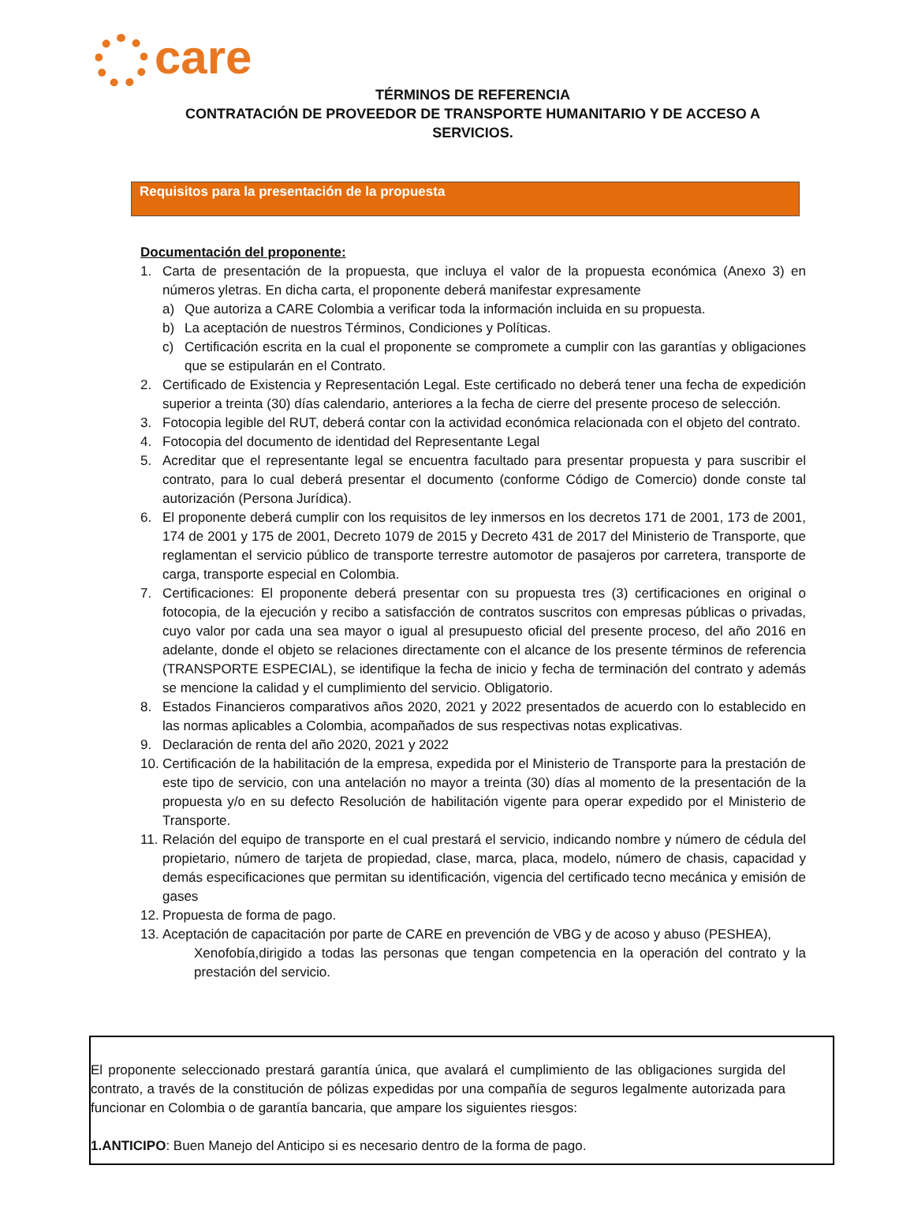care
TÉRMINOS DE REFERENCIA
CONTRATACIÓN DE PROVEEDOR DE TRANSPORTE HUMANITARIO Y DE ACCESO A
SERVICIOS.
Requisitos para la presentación de la propuesta
Documentación del proponente:
1. Carta de presentación de la propuesta, que incluya el valor de la propuesta económica (Anexo 3) en números yletras. En dicha carta, el proponente deberá manifestar expresamente
a) Que autoriza a CARE Colombia a verificar toda la información incluida en su propuesta.
b) La aceptación de nuestros Términos, Condiciones y Políticas.
c) Certificación escrita en la cual el proponente se compromete a cumplir con las garantías y obligaciones que se estipularán en el Contrato.
2. Certificado de Existencia y Representación Legal. Este certificado no deberá tener una fecha de expedición superior a treinta (30) días calendario, anteriores a la fecha de cierre del presente proceso de selección.
3. Fotocopia legible del RUT, deberá contar con la actividad económica relacionada con el objeto del contrato.
4. Fotocopia del documento de identidad del Representante Legal
5. Acreditar que el representante legal se encuentra facultado para presentar propuesta y para suscribir el contrato, para lo cual deberá presentar el documento (conforme Código de Comercio) donde conste tal autorización (Persona Jurídica).
6. El proponente deberá cumplir con los requisitos de ley inmersos en los decretos 171 de 2001, 173 de 2001, 174 de 2001 y 175 de 2001, Decreto 1079 de 2015 y Decreto 431 de 2017 del Ministerio de Transporte, que reglamentan el servicio público de transporte terrestre automotor de pasajeros por carretera, transporte de carga, transporte especial en Colombia.
7. Certificaciones: El proponente deberá presentar con su propuesta tres (3) certificaciones en original o fotocopia, de la ejecución y recibo a satisfacción de contratos suscritos con empresas públicas o privadas, cuyo valor por cada una sea mayor o igual al presupuesto oficial del presente proceso, del año 2016 en adelante, donde el objeto se relaciones directamente con el alcance de los presente términos de referencia (TRANSPORTE ESPECIAL), se identifique la fecha de inicio y fecha de terminación del contrato y además se mencione la calidad y el cumplimiento del servicio. Obligatorio.
8. Estados Financieros comparativos años 2020, 2021 y 2022 presentados de acuerdo con lo establecido en las normas aplicables a Colombia, acompañados de sus respectivas notas explicativas.
9. Declaración de renta del año 2020, 2021 y 2022
10. Certificación de la habilitación de la empresa, expedida por el Ministerio de Transporte para la prestación de este tipo de servicio, con una antelación no mayor a treinta (30) días al momento de la presentación de la propuesta y/o en su defecto Resolución de habilitación vigente para operar expedido por el Ministerio de Transporte.
11. Relación del equipo de transporte en el cual prestará el servicio, indicando nombre y número de cédula del propietario, número de tarjeta de propiedad, clase, marca, placa, modelo, número de chasis, capacidad y demás especificaciones que permitan su identificación, vigencia del certificado tecno mecánica y emisión de gases
12. Propuesta de forma de pago.
13. Aceptación de capacitación por parte de CARE en prevención de VBG y de acoso y abuso (PESHEA),
Xenofobía,dirigido a todas las personas que tengan competencia en la operación del contrato y la prestación del servicio.
El proponente seleccionado prestará garantía única, que avalará el cumplimiento de las obligaciones surgida del contrato, a través de la constitución de pólizas expedidas por una compañía de seguros legalmente autorizada para funcionar en Colombia o de garantía bancaria, que ampare los siguientes riesgos:
1.ANTICIPO: Buen Manejo del Anticipo si es necesario dentro de la forma de pago.